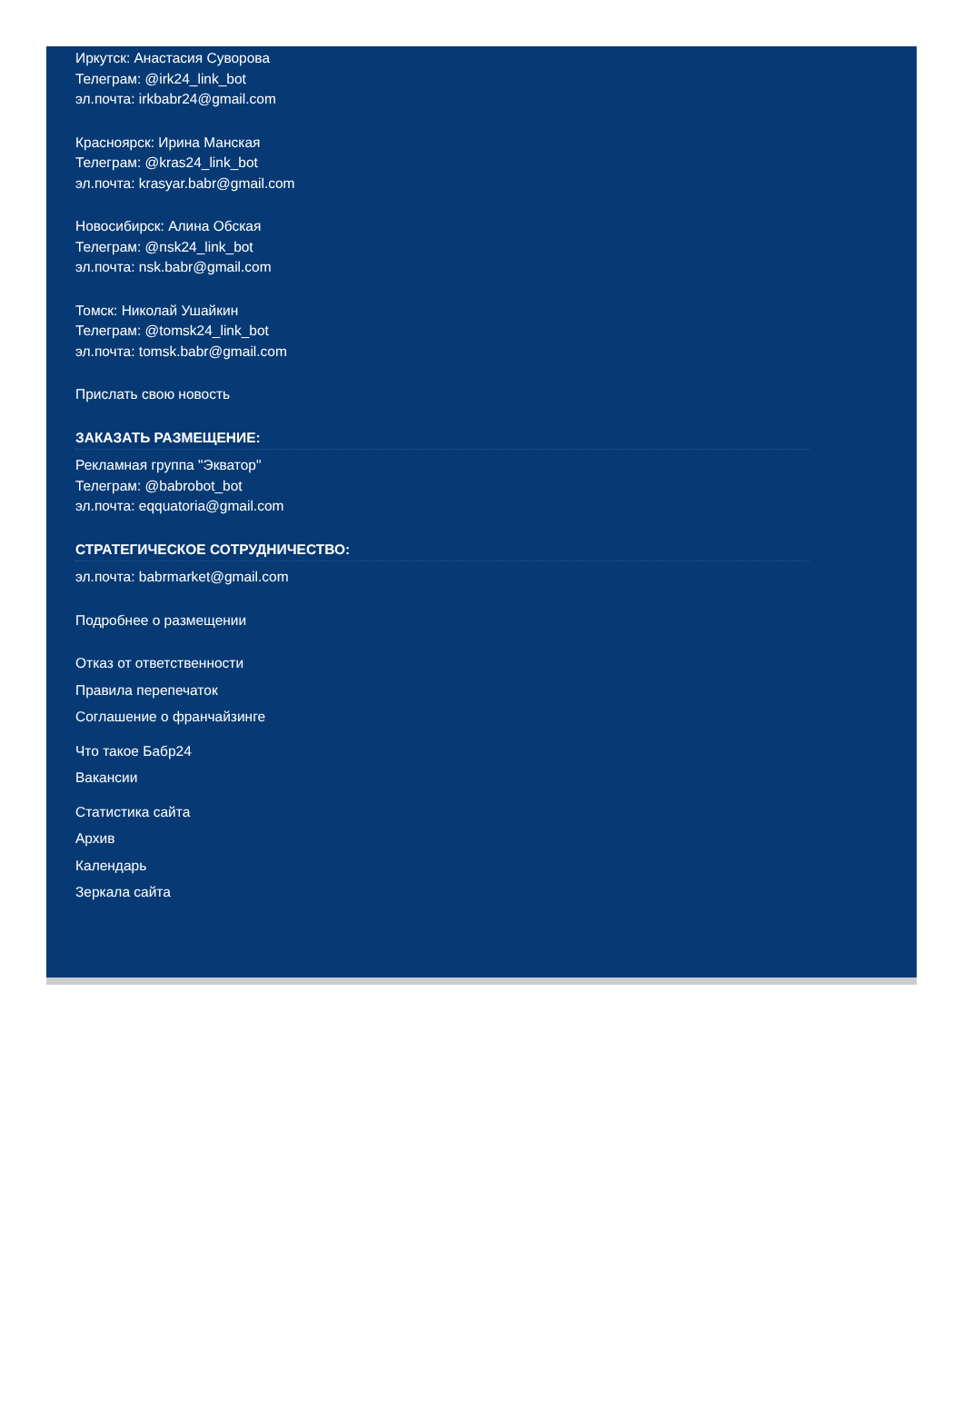Иркутск: Анастасия Суворова
Телеграм: @irk24_link_bot
эл.почта: irkbabr24@gmail.com
Красноярск: Ирина Манская
Телеграм: @kras24_link_bot
эл.почта: krasyar.babr@gmail.com
Новосибирск: Алина Обская
Телеграм: @nsk24_link_bot
эл.почта: nsk.babr@gmail.com
Томск: Николай Ушайкин
Телеграм: @tomsk24_link_bot
эл.почта: tomsk.babr@gmail.com
Прислать свою новость
ЗАКАЗАТЬ РАЗМЕЩЕНИЕ:
Рекламная группа "Экватор"
Телеграм: @babrobot_bot
эл.почта: eqquatoria@gmail.com
СТРАТЕГИЧЕСКОЕ СОТРУДНИЧЕСТВО:
эл.почта: babrmarket@gmail.com
Подробнее о размещении
Отказ от ответственности
Правила перепечаток
Соглашение о франчайзинге
Что такое Бабр24
Вакансии
Статистика сайта
Архив
Календарь
Зеркала сайта